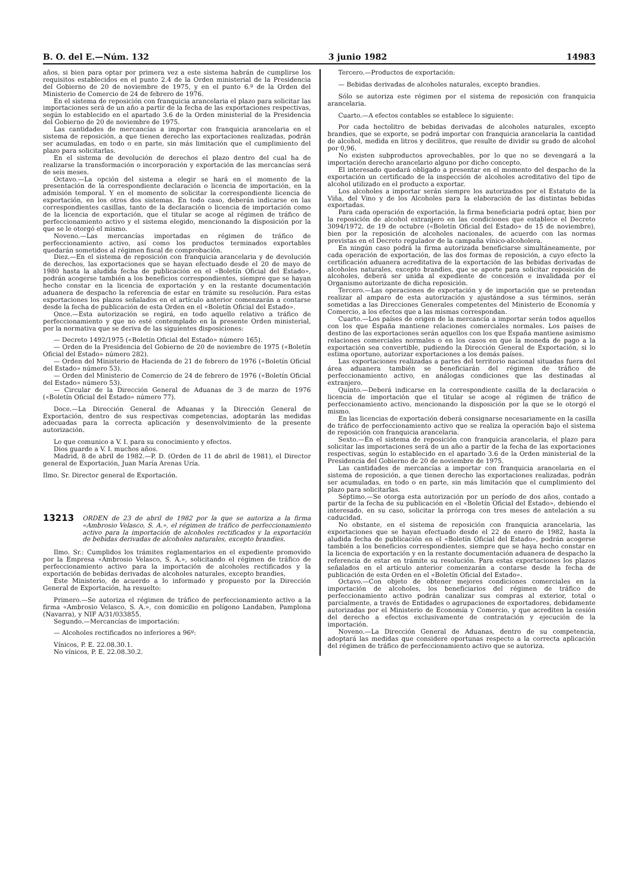B. O. del E.—Núm. 132 3 junio 1982 14983
años, si bien para optar por primera vez a este sistema habrán de cumplirse los requisitos establecidos en el punto 2.4 de la Orden ministerial de la Presidencia del Gobierno de 20 de noviembre de 1975, y en el punto 6.º de la Orden del Ministerio de Comercio de 24 de febrero de 1976.
En el sistema de reposición con franquicia arancelaria el plazo para solicitar las importaciones será de un año a partir de la fecha de las exportaciones respectivas, según lo establecido en el apartado 3.6 de la Orden ministerial de la Presidencia del Gobierno de 20 de noviembre de 1975.
Las cantidades de mercancías a importar con franquicia arancelaria en el sistema de reposición, a que tienen derecho las exportaciones realizadas, podrán ser acumuladas, en todo o en parte, sin más limitación que el cumplimiento del plazo para solicitarlas.
En el sistema de devolución de derechos el plazo dentro del cual ha de realizarse la transformación o incorporación y exportación de las mercancías será de seis meses.
Octavo.—La opción del sistema a elegir se hará en el momento de la presentación de la correspondiente declaración o licencia de importación, en la admisión temporal. Y en el momento de solicitar la correspondiente licencia de exportación, en los otros dos sistemas. En todo caso, deberán indicarse en las correspondientes casillas, tanto de la declaración o licencia de importación como de la licencia de exportación, que el titular se acoge al régimen de tráfico de perfeccionamiento activo y el sistema elegido, mencionando la disposición por la que se le otorgó el mismo.
Noveno.—Las mercancías importadas en régimen de tráfico de perfeccionamiento activo, así como los productos terminados exportables quedarán sometidos al régimen fiscal de comprobación.
Diez.—En el sistema de reposición con franquicia arancelaria y de devolución de derechos, las exportaciones que se hayan efectuado desde el 20 de mayo de 1980 hasta la aludida fecha de publicación en el «Boletín Oficial del Estado», podrán acogerse también a los beneficios correspondientes, siempre que se hayan hecho constar en la licencia de exportación y en la restante documentación aduanera de despacho la referencia de estar en trámite su resolución. Para estas exportaciones los plazos señalados en el artículo anterior comenzarán a contarse desde la fecha de publicación de esta Orden en el «Boletín Oficial del Estado».
Once.—Esta autorización se regirá, en todo aquello relativo a tráfico de perfeccionamiento y que no esté contemplado en la presente Orden ministerial, por la normativa que se deriva de las siguientes disposiciones:
— Decreto 1492/1975 («Boletín Oficial del Estado» número 165).
— Orden de la Presidencia del Gobierno de 20 de noviembre de 1975 («Boletín Oficial del Estado» número 282).
— Orden del Ministerio de Hacienda de 21 de febrero de 1976 («Boletín Oficial del Estado» número 53).
— Orden del Ministerio de Comercio de 24 de febrero de 1976 («Boletín Oficial del Estado» número 53).
— Circular de la Dirección General de Aduanas de 3 de marzo de 1976 («Boletín Oficial del Estado» número 77).
Doce.—La Dirección General de Aduanas y la Dirección General de Exportación, dentro de sus respectivas competencias, adoptarán las medidas adecuadas para la correcta aplicación y desenvolvimiento de la presente autorización.
Lo que comunico a V. I. para su conocimiento y efectos.
Dios guarde a V. I. muchos años.
Madrid, 8 de abril de 1982.—P. D. (Orden de 11 de abril de 1981), el Director general de Exportación, Juan María Arenas Uría.
Ilmo. Sr. Director general de Exportación.
13213 ORDEN de 23 de abril de 1982 por la que se autoriza a la firma «Ambrosio Velasco, S. A.», el régimen de tráfico de perfeccionamiento activo para la importación de alcoholes rectificados y la exportación de bebidas derivadas de alcoholes naturales, excepto brandies.
Ilmo. Sr.: Cumplidos los trámites reglamentarios en el expediente promovido por la Empresa «Ambrosio Velasco, S. A.», solicitando el régimen de tráfico de perfeccionamiento activo para la importación de alcoholes rectificados y la exportación de bebidas derivadas de alcoholes naturales, excepto brandies,
Este Ministerio, de acuerdo a lo informado y propuesto por la Dirección General de Exportación, ha resuelto:
Primero.—Se autoriza el régimen de tráfico de perfeccionamiento activo a la firma «Ambrosio Velasco, S. A.», con domicilio en polígono Landaben, Pamplona (Navarra), y NIF A/31/033855.
Segundo.—Mercancías de importación:
— Alcoholes rectificados no inferiores a 96º:
Vínicos, P. E. 22.08.30.1.
No vínicos, P. E. 22.08.30.2.
Tercero.—Productos de exportación:
— Bebidas derivadas de alcoholes naturales, excepto brandies.
Sólo se autoriza este régimen por el sistema de reposición con franquicia arancelaria.
Cuarto.—A efectos contables se establece lo siguiente:
Por cada hectolitro de bebidas derivadas de alcoholes naturales, excepto brandies, que se exporte, se podrá importar con franquicia arancelaria la cantidad de alcohol, medida en litros y decilitros, que resulte de dividir su grado de alcohol por 0,96.
No existen subproductos aprovechables, por lo que no se devengará a la importación derecho arancelario alguno por dicho concepto.
El interesado quedará obligado a presentar en el momento del despacho de la exportación un certificado de la inspección de alcoholes acreditativo del tipo de alcohol utilizado en el producto a exportar.
Los alcoholes a importar serán siempre los autorizados por el Estatuto de la Viña, del Vino y de los Alcoholes para la elaboración de las distintas bebidas exportadas.
Para cada operación de exportación, la firma beneficiaria podrá optar, bien por la reposición de alcohol extranjero en las condiciones que establece el Decreto 3094/1972, de 19 de octubre («Boletín Oficial del Estado» de 15 de noviembre), bien por la reposición de alcoholes nacionales, de acuerdo con las normas previstas en el Decreto regulador de la campaña vínico-alcoholera.
En ningún caso podrá la firma autorizada beneficiarse simultáneamente, por cada operación de exportación, de las dos formas de reposición, a cuyo efecto la certificación aduanera acreditativa de la exportación de las bebidas derivadas de alcoholes naturales, excepto brandies, que se aporte para solicitar reposición de alcoholes, deberá ser unida al expediente de concesión e invalidada por el Organismo autorizante de dicha reposición.
Tercero.—Las operaciones de exportación y de importación que se pretendan realizar al amparo de esta autorización y ajustándose a sus términos, serán sometidas a las Direcciones Generales competentes del Ministerio de Economía y Comercio, a los efectos que a las mismas correspondan.
Cuarto.—Los países de origen de la mercancía a importar serán todos aquellos con los que España mantiene relaciones comerciales normales. Los países de destino de las exportaciones serán aquellos con los que España mantiene asimismo relaciones comerciales normales o en los casos en que la moneda de pago a la exportación sea convertible, pudiendo la Dirección General de Exportación, si lo estima oportuno, autorizar exportaciones a los demás países.
Las exportaciones realizadas a partes del territorio nacional situadas fuera del área aduanera también se beneficiarán del régimen de tráfico de perfeccionamiento activo, en análogas condiciones que las destinadas al extranjero.
Quinto.—Deberá indicarse en la correspondiente casilla de la declaración o licencia de importación que el titular se acoge al régimen de tráfico de perfeccionamiento activo, mencionando la disposición por la que se le otorgó el mismo.
En las licencias de exportación deberá consignarse necesariamente en la casilla de tráfico de perfeccionamiento activo que se realiza la operación bajo el sistema de reposición con franquicia arancelaria.
Sexto.—En el sistema de reposición con franquicia arancelaria, el plazo para solicitar las importaciones será de un año a partir de la fecha de las exportaciones respectivas, según lo establecido en el apartado 3.6 de la Orden ministerial de la Presidencia del Gobierno de 20 de noviembre de 1975.
Las cantidades de mercancías a importar con franquicia arancelaria en el sistema de reposición, a que tienen derecho las exportaciones realizadas, podrán ser acumuladas, en todo o en parte, sin más limitación que el cumplimiento del plazo para solicitarlas.
Séptimo.—Se otorga esta autorización por un período de dos años, contado a partir de la fecha de su publicación en el «Boletín Oficial del Estado», debiendo el interesado, en su caso, solicitar la prórroga con tres meses de antelación a su caducidad.
No obstante, en el sistema de reposición con franquicia arancelaria, las exportaciones que se hayan efectuado desde el 22 de enero de 1982, hasta la aludida fecha de publicación en el «Boletín Oficial del Estado», podrán acogerse también a los beneficios correspondientes, siempre que se haya hecho constar en la licencia de exportación y en la restante documentación aduanera de despacho la referencia de estar en trámite su resolución. Para estas exportaciones los plazos señalados en el artículo anterior comenzarán a contarse desde la fecha de publicación de esta Orden en el «Boletín Oficial del Estado».
Octavo.—Con objeto de obtener mejores condiciones comerciales en la importación de alcoholes, los beneficiarios del régimen de tráfico de perfeccionamiento activo podrán canalizar sus compras al exterior, total o parcialmente, a través de Entidades o agrupaciones de exportadores, debidamente autorizadas por el Ministerio de Economía y Comercio, y que acrediten la cesión del derecho a efectos exclusivamente de contratación y ejecución de la importación.
Noveno.—La Dirección General de Aduanas, dentro de su competencia, adoptará las medidas que considere oportunas respecto a la correcta aplicación del régimen de tráfico de perfeccionamiento activo que se autoriza.